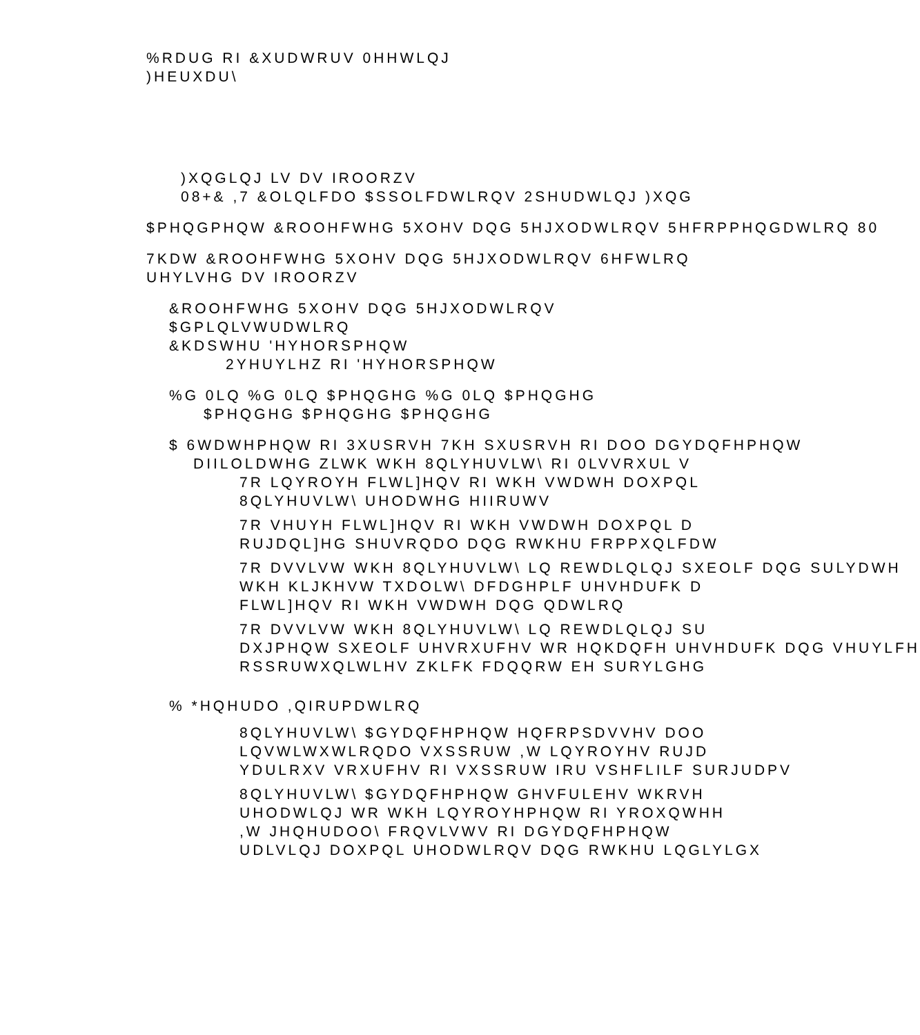%RDUG RI &XUDWRUV 0HHWLQJ
)HEUXDU\
)XQGLQJ LV DV IROORZV
08+& ,7 &OLQLFDO $SSOLFDWLRQV 2SHUDWLQJ )XQG
$PHQGPHQW &ROOHFWHG 5XOHV DQG 5HJXODWLRQV 5HFRPPHQGDWLRQ 80
7KDW &ROOHFWHG 5XOHV DQG 5HJXODWLRQV 6HFWLRQ
UHYLVHG DV IROORZV
&ROOHFWHG 5XOHV DQG 5HJXODWLRQV
$GPLQLVWUDWLRQ
&KDSWHU 'HYHORSPHQW
2YHUYLHZ RI 'HYHORSPHQW
%G 0LQ %G 0LQ $PHQGHG %G 0LQ $PHQGHG
$PHQGHG $PHQGHG $PHQGHG
$ 6WDWHPHQW RI 3XUSRVH 7KH SXUSRVH RI DOO DGYDQFHPHQW
DIILOLDWHG ZLWK WKH 8QLYHUVLW\ RI 0LVVRXUL V
7R LQYROYH FLWL]HQV RI WKH VWDWH DOXPQL
8QLYHUVLW\ UHODWHG HIIRUWV
7R VHUYH FLWL]HQV RI WKH VWDWH DOXPQL D
RUJDQL]HG SHUVRQDO DQG RWKHU FRPPXQLFDW
7R DVVLVW WKH 8QLYHUVLW\ LQ REWDLQLQJ SXEOLF DQG SULYDWH
WKH KLJKHVW TXDOLW\ DFDGHPLF UHVHDUFK D
FLWL]HQV RI WKH VWDWH DQG QDWLRQ
7R DVVLVW WKH 8QLYHUVLW\ LQ REWDLQLQJ SU
DXJPHQW SXEOLF UHVRXUFHV WR HQKDQFH UHVHDUFK DQG VHUYLFH
RSSRUWXQLWLHV ZKLFK FDQQRW EH SURYLGHG
% *HQHUDO ,QIRUPDWLRQ
8QLYHUVLW\ $GYDQFHPHQW HQFRPSDVVHV DOO
LQVWLWXWLRQDO VXSSRUW ,W LQYROYHV RUJD
YDULRXV VRXUFHV RI VXSSRUW IRU VSHFLILF SURJUDPV
8QLYHUVLW\ $GYDQFHPHQW GHVFULEHV WKRVH
UHODWLQJ WR WKH LQYROYHPHQW RI YROXQWHH
,W JHQHUDOO\ FRQVLVWV RI DGYDQFHPHQW
UDLVLQJ DOXPQL UHODWLRQV DQG RWKHU LQGLYLGX